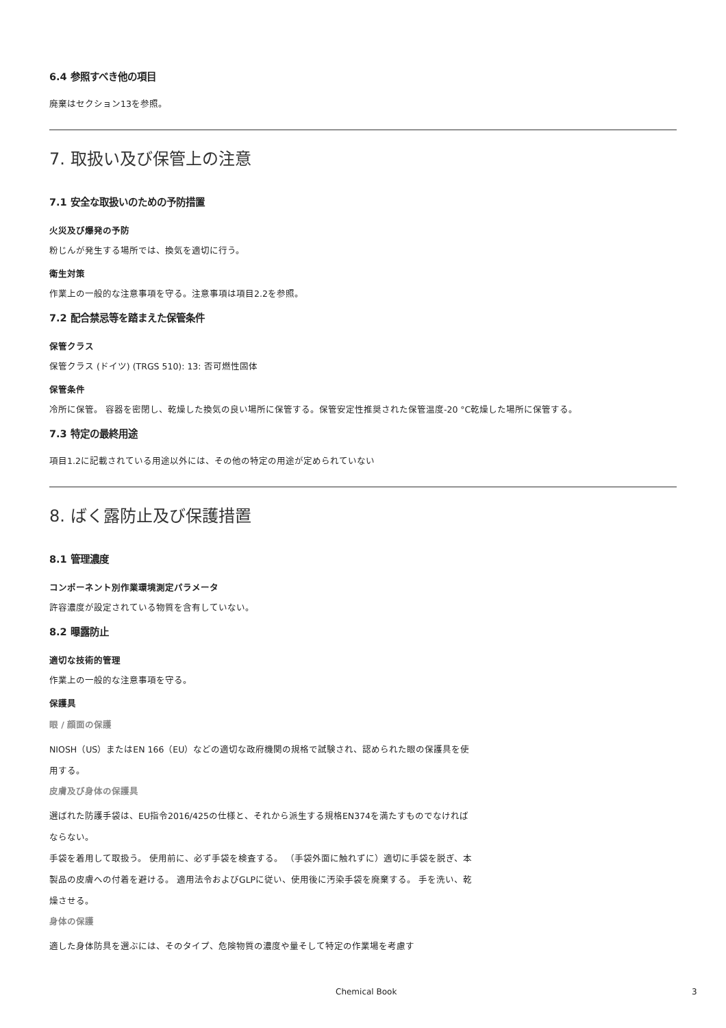6.4 参照すべき他の項目
廃棄はセクション13を参照。
7. 取扱い及び保管上の注意
7.1 安全な取扱いのための予防措置
火災及び爆発の予防
粉じんが発生する場所では、換気を適切に行う。
衛生対策
作業上の一般的な注意事項を守る。注意事項は項目2.2を参照。
7.2 配合禁忌等を踏まえた保管条件
保管クラス
保管クラス (ドイツ) (TRGS 510): 13: 否可燃性固体
保管条件
冷所に保管。 容器を密閉し、乾燥した換気の良い場所に保管する。保管安定性推奨された保管温度-20 °C乾燥した場所に保管する。
7.3 特定の最終用途
項目1.2に記載されている用途以外には、その他の特定の用途が定められていない
8. ばく露防止及び保護措置
8.1 管理濃度
コンポーネント別作業環境測定パラメータ
許容濃度が設定されている物質を含有していない。
8.2 曝露防止
適切な技術的管理
作業上の一般的な注意事項を守る。
保護具
眼 / 顔面の保護
NIOSH（US）またはEN 166（EU）などの適切な政府機関の規格で試験され、認められた眼の保護具を使用する。
皮膚及び身体の保護具
選ばれた防護手袋は、EU指令2016/425の仕様と、それから派生する規格EN374を満たすものでなければならない。
手袋を着用して取扱う。 使用前に、必ず手袋を検査する。 （手袋外面に触れずに）適切に手袋を脱ぎ、本製品の皮膚への付着を避ける。 適用法令およびGLPに従い、使用後に汚染手袋を廃棄する。 手を洗い、乾燥させる。
身体の保護
適した身体防具を選ぶには、そのタイプ、危険物質の濃度や量そして特定の作業場を考慮す
Chemical Book 3